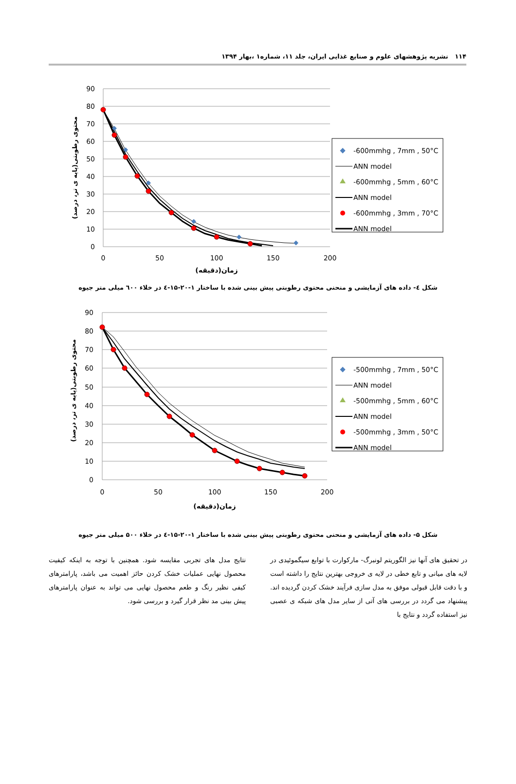۱۱۴ نشریه پژوهشهای علوم و صنایع غذایی ایران، جلد ۱۱، شماره۱ ،بهار ۱۳۹۴
90
80
70
60
50
40
30
20
10
0
0
50
100
150
200
زمان(دقیقه)
محتوی رطوبتی(پایه ی تر، درصد)
-600mmhg , 7mm , 50°C
ANN model
-600mmhg , 5mm , 60°C
ANN model
-600mmhg , 3mm , 70°C
ANN model
شکل ٤- داده های آزمایشی و منحنی محتوی رطوبتی پیش بینی شده با ساختار ۱-۲۰-۱۵-٤ در خلاء ٦۰۰ میلی متر جیوه
90
80
70
60
50
40
30
20
10
0
0
50
100
150
200
زمان(دقیقه)
محتوی رطوبتی(پایه ی تر، درصد)
-500mmhg , 7mm , 50°C
ANN model
-500mmhg , 5mm , 60°C
ANN model
-500mmhg , 3mm , 50°C
ANN model
شکل ۵- داده های آزمایشی و منحنی محتوی رطوبتی پیش بینی شده با ساختار ۱-۲۰-۱۵-٤ در خلاء ۵۰۰ میلی متر جیوه
در تحقیق های آنها نیز الگوریتم لونبرگ- مارکوارت با توابع سیگموئیدی در لایه های میانی و تابع خطی در لایه ی خروجی بهترین نتایج را داشته است و با دقت قابل قبولی موفق به مدل سازی فرآیند خشک کردن گردیده اند. پیشنهاد می گردد در بررسی های آتی از سایر مدل های شبکه ی عصبی نیز استفاده گردد و نتایج با
نتایج مدل های تجربی مقایسه شود. همچنین با توجه به اینکه کیفیت محصول نهایی عملیات خشک کردن حائز اهمیت می باشد، پارامترهای کیفی نظیر رنگ و طعم محصول نهایی می تواند به عنوان پارامترهای پیش بینی مد نظر قرار گیرد و بررسی شود.